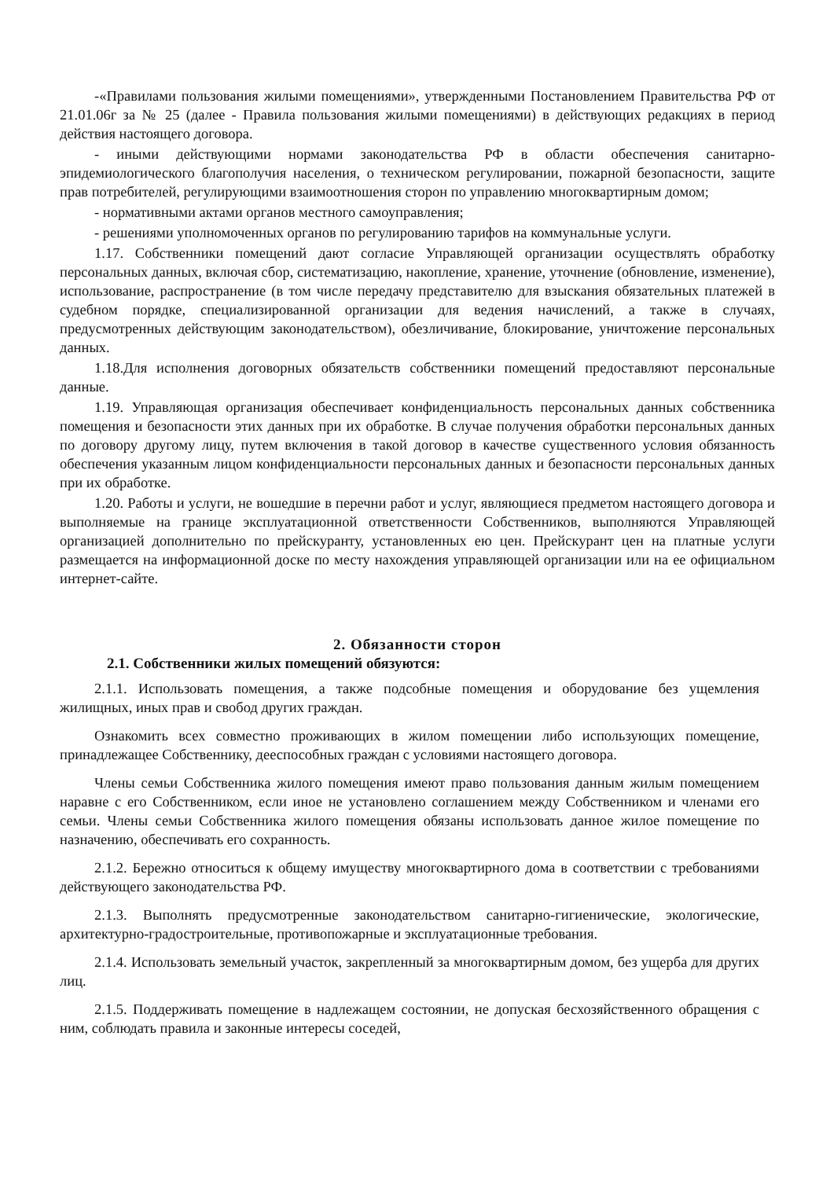-«Правилами пользования жилыми помещениями», утвержденными Постановлением Правительства РФ от 21.01.06г за № 25 (далее - Правила пользования жилыми помещениями) в действующих редакциях в период действия настоящего договора.
- иными действующими нормами законодательства РФ в области обеспечения санитарно-эпидемиологического благополучия населения, о техническом регулировании, пожарной безопасности, защите прав потребителей, регулирующими взаимоотношения сторон по управлению многоквартирным домом;
- нормативными актами органов местного самоуправления;
- решениями уполномоченных органов по регулированию тарифов на коммунальные услуги.
1.17. Собственники помещений дают согласие Управляющей организации осуществлять обработку персональных данных, включая сбор, систематизацию, накопление, хранение, уточнение (обновление, изменение), использование, распространение (в том числе передачу представителю для взыскания обязательных платежей в судебном порядке, специализированной организации для ведения начислений, а также в случаях, предусмотренных действующим законодательством), обезличивание, блокирование, уничтожение персональных данных.
1.18.Для исполнения договорных обязательств собственники помещений предоставляют персональные данные.
1.19. Управляющая организация обеспечивает конфиденциальность персональных данных собственника помещения и безопасности этих данных при их обработке. В случае получения обработки персональных данных по договору другому лицу, путем включения в такой договор в качестве существенного условия обязанность обеспечения указанным лицом конфиденциальности персональных данных и безопасности персональных данных при их обработке.
1.20. Работы и услуги, не вошедшие в перечни работ и услуг, являющиеся предметом настоящего договора и выполняемые на границе эксплуатационной ответственности Собственников, выполняются Управляющей организацией дополнительно по прейскуранту, установленных ею цен. Прейскурант цен на платные услуги размещается на информационной доске по месту нахождения управляющей организации или на ее официальном интернет-сайте.
2. Обязанности сторон
2.1. Собственники жилых помещений обязуются:
2.1.1. Использовать помещения, а также подсобные помещения и оборудование без ущемления жилищных, иных прав и свобод других граждан.
Ознакомить всех совместно проживающих в жилом помещении либо использующих помещение, принадлежащее Собственнику, дееспособных граждан с условиями настоящего договора.
Члены семьи Собственника жилого помещения имеют право пользования данным жилым помещением наравне с его Собственником, если иное не установлено соглашением между Собственником и членами его семьи. Члены семьи Собственника жилого помещения обязаны использовать данное жилое помещение по назначению, обеспечивать его сохранность.
2.1.2. Бережно относиться к общему имуществу многоквартирного дома в соответствии с требованиями действующего законодательства РФ.
2.1.3. Выполнять предусмотренные законодательством санитарно-гигиенические, экологические, архитектурно-градостроительные, противопожарные и эксплуатационные требования.
2.1.4. Использовать земельный участок, закрепленный за многоквартирным домом, без ущерба для других лиц.
2.1.5. Поддерживать помещение в надлежащем состоянии, не допуская бесхозяйственного обращения с ним, соблюдать правила и законные интересы соседей,